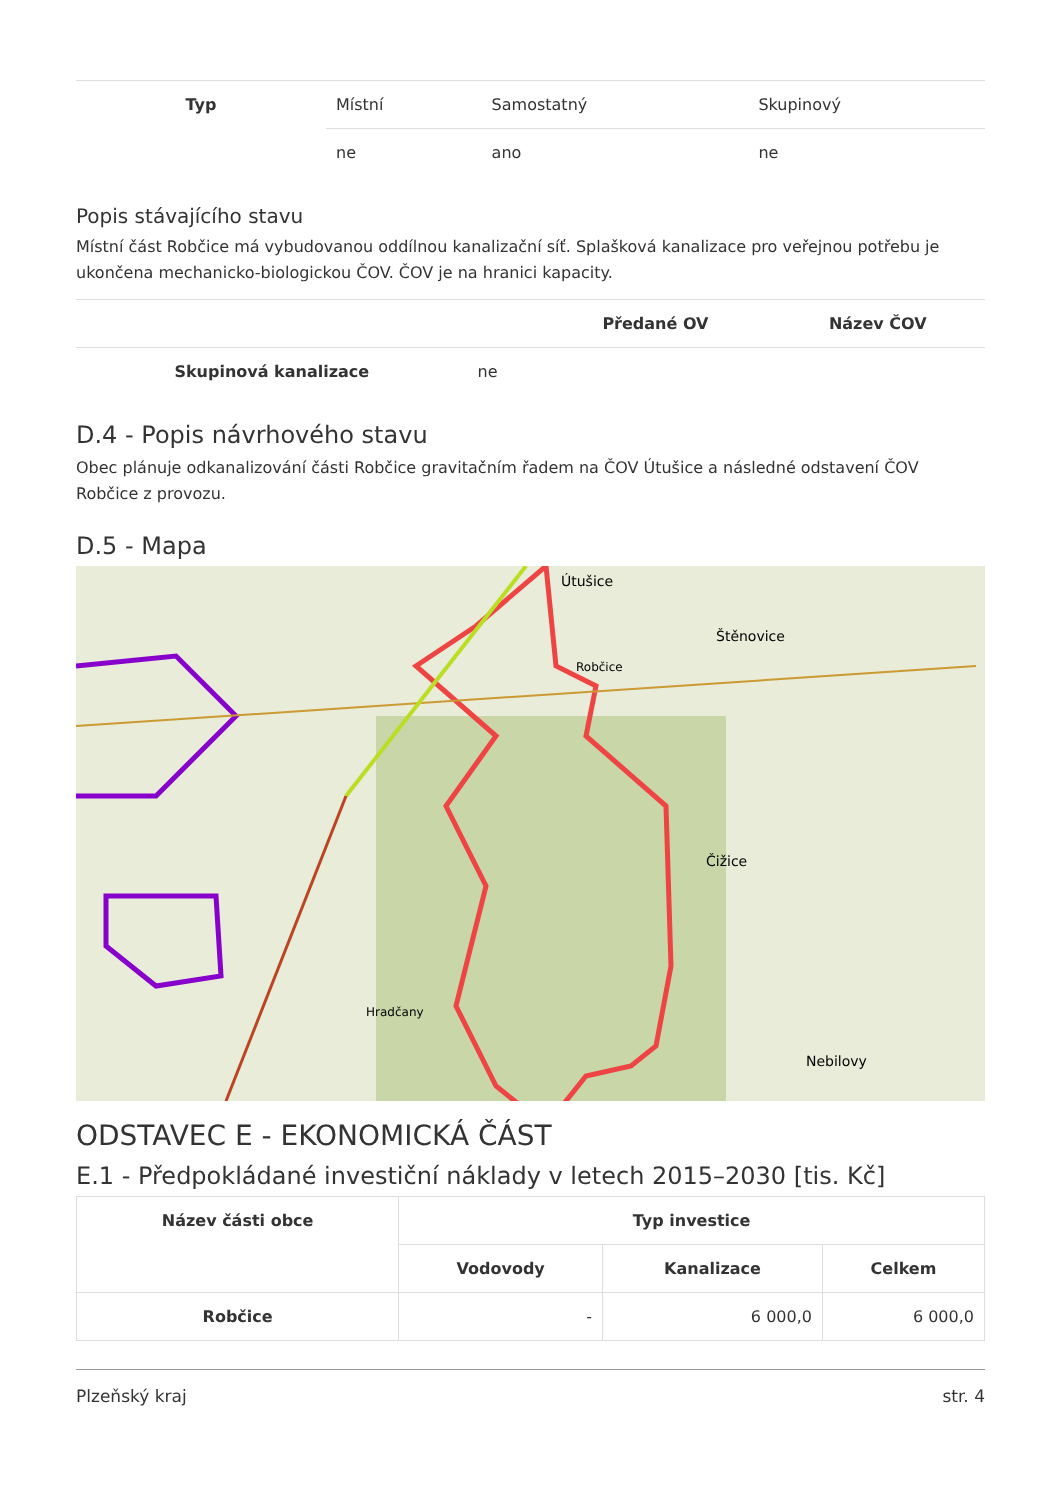| Typ | Místní | Samostatný | Skupinový |
| | ne | ano | ne |
Popis stávajícího stavu
Místní část Robčice má vybudovanou oddílnou kanalizační síť. Splašková kanalizace pro veřejnou potřebu je ukončena mechanicko-biologickou ČOV. ČOV je na hranici kapacity.
| | | Předané OV | Název ČOV |
| --- | --- | --- | --- |
| Skupinová kanalizace | ne | | |
D.4 - Popis návrhového stavu
Obec plánuje odkanalizování části Robčice gravitačním řadem na ČOV Útušice a následné odstavení ČOV Robčice z provozu.
D.5 - Mapa
Útušice
Štěnovice
Robčice
Čižice
Hradčany
Nebilovy
ODSTAVEC E - EKONOMICKÁ ČÁST
E.1 - Předpokládané investiční náklady v letech 2015–2030 [tis. Kč]
| Název části obce | Typ investice | | |
| --- | --- | --- | --- |
| | Vodovody | Kanalizace | Celkem |
| Robčice | - | 6 000,0 | 6 000,0 |
Plzeňský kraj str. 4